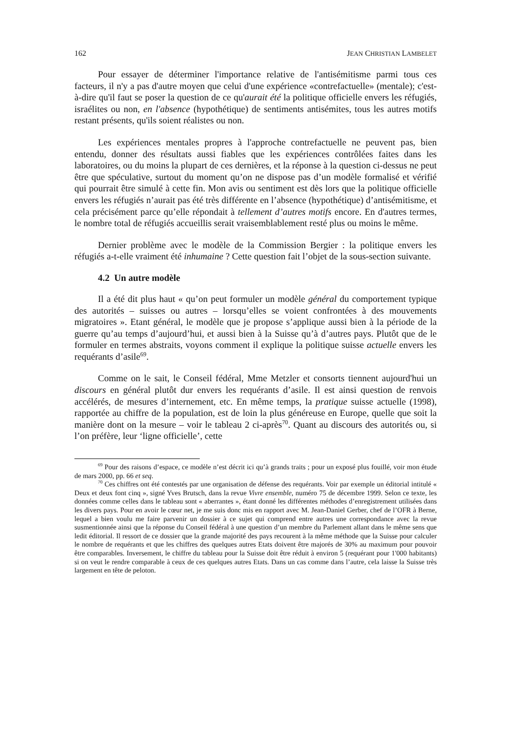162 JEAN CHRISTIAN LAMBELET
Pour essayer de déterminer l'importance relative de l'antisémitisme parmi tous ces facteurs, il n'y a pas d'autre moyen que celui d'une expérience «contrefactuelle» (mentale); c'est-à-dire qu'il faut se poser la question de ce qu'aurait été la politique officielle envers les réfugiés, israélites ou non, en l'absence (hypothétique) de sentiments antisémites, tous les autres motifs restant présents, qu'ils soient réalistes ou non.
Les expériences mentales propres à l'approche contrefactuelle ne peuvent pas, bien entendu, donner des résultats aussi fiables que les expériences contrôlées faites dans les laboratoires, ou du moins la plupart de ces dernières, et la réponse à la question ci-dessus ne peut être que spéculative, surtout du moment qu’on ne dispose pas d’un modèle formalisé et vérifié qui pourrait être simulé à cette fin. Mon avis ou sentiment est dès lors que la politique officielle envers les réfugiés n’aurait pas été très différente en l’absence (hypothétique) d’antisémitisme, et cela précisément parce qu’elle répondait à tellement d’autres motifs encore. En d'autres termes, le nombre total de réfugiés accueillis serait vraisemblablement resté plus ou moins le même.
Dernier problème avec le modèle de la Commission Bergier : la politique envers les réfugiés a-t-elle vraiment été inhumaine ? Cette question fait l’objet de la sous-section suivante.
4.2 Un autre modèle
Il a été dit plus haut « qu’on peut formuler un modèle général du comportement typique des autorités – suisses ou autres – lorsqu’elles se voient confrontées à des mouvements migratoires ». Etant général, le modèle que je propose s’applique aussi bien à la période de la guerre qu’au temps d’aujourd’hui, et aussi bien à la Suisse qu’à d’autres pays. Plutôt que de le formuler en termes abstraits, voyons comment il explique la politique suisse actuelle envers les requérants d’asile<sup>69</sup>.
Comme on le sait, le Conseil fédéral, Mme Metzler et consorts tiennent aujourd'hui un discours en général plutôt dur envers les requérants d’asile. Il est ainsi question de renvois accélérés, de mesures d’internement, etc. En même temps, la pratique suisse actuelle (1998), rapportée au chiffre de la population, est de loin la plus généreuse en Europe, quelle que soit la manière dont on la mesure – voir le tableau 2 ci-après<sup>70</sup>. Quant au discours des autorités ou, si l’on préfère, leur ‘ligne officielle’, cette
<sup>69</sup> Pour des raisons d’espace, ce modèle n’est décrit ici qu’à grands traits ; pour un exposé plus fouillé, voir mon étude de mars 2000, pp. 66 et seq.
<sup>70</sup> Ces chiffres ont été contestés par une organisation de défense des requérants. Voir par exemple un éditorial intitulé « Deux et deux font cinq », signé Yves Brutsch, dans la revue Vivre ensemble, numéro 75 de décembre 1999. Selon ce texte, les données comme celles dans le tableau sont « aberrantes », étant donné les différentes méthodes d’enregistrement utilisées dans les divers pays. Pour en avoir le cœur net, je me suis donc mis en rapport avec M. Jean-Daniel Gerber, chef de l’OFR à Berne, lequel a bien voulu me faire parvenir un dossier à ce sujet qui comprend entre autres une correspondance avec la revue susmentionnée ainsi que la réponse du Conseil fédéral à une question d’un membre du Parlement allant dans le même sens que ledit éditorial. Il ressort de ce dossier que la grande majorité des pays recourent à la même méthode que la Suisse pour calculer le nombre de requérants et que les chiffres des quelques autres Etats doivent être majorés de 30% au maximum pour pouvoir être comparables. Inversement, le chiffre du tableau pour la Suisse doit être réduit à environ 5 (requérant pour 1'000 habitants) si on veut le rendre comparable à ceux de ces quelques autres Etats. Dans un cas comme dans l’autre, cela laisse la Suisse très largement en tête de peloton.